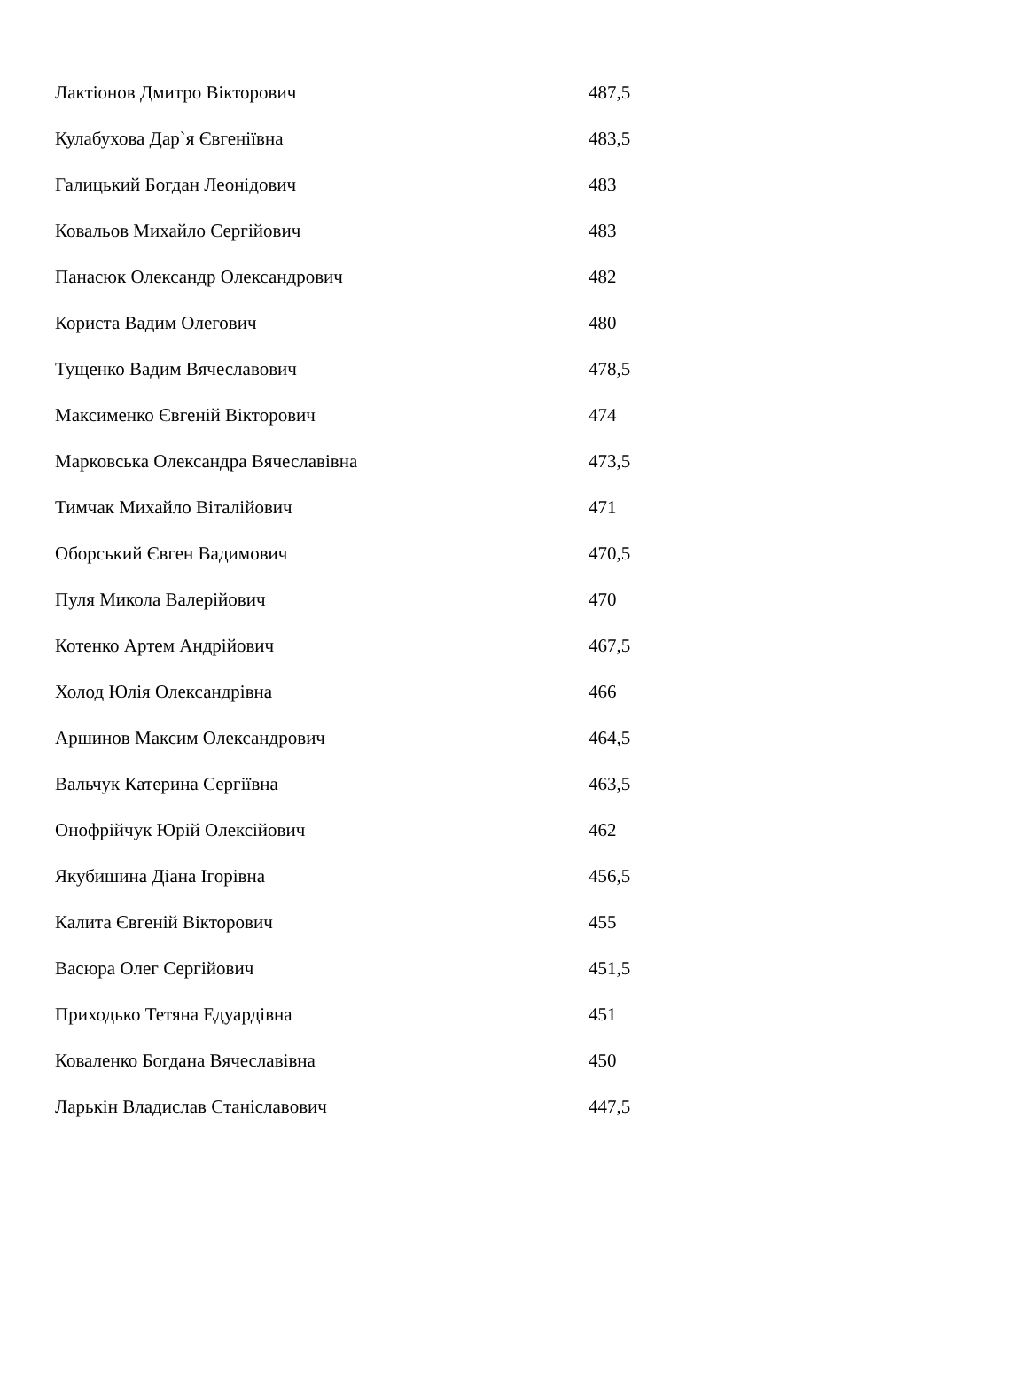| Лактіонов Дмитро Вікторович | 487,5 |
| Кулабухова Дар`я Євгеніївна | 483,5 |
| Галицький Богдан Леонідович | 483 |
| Ковальов Михайло Сергійович | 483 |
| Панасюк Олександр Олександрович | 482 |
| Користа Вадим Олегович | 480 |
| Тущенко Вадим Вячеславович | 478,5 |
| Максименко Євгеній Вікторович | 474 |
| Марковська Олександра Вячеславівна | 473,5 |
| Тимчак Михайло Віталійович | 471 |
| Оборський Євген Вадимович | 470,5 |
| Пуля Микола Валерійович | 470 |
| Котенко Артем Андрійович | 467,5 |
| Холод Юлія Олександрівна | 466 |
| Аршинов Максим Олександрович | 464,5 |
| Вальчук Катерина Сергіївна | 463,5 |
| Онофрійчук Юрій Олексійович | 462 |
| Якубишина Діана Ігорівна | 456,5 |
| Калита Євгеній Вікторович | 455 |
| Васюра Олег Сергійович | 451,5 |
| Приходько Тетяна Едуардівна | 451 |
| Коваленко Богдана Вячеславівна | 450 |
| Ларькін Владислав Станіславович | 447,5 |